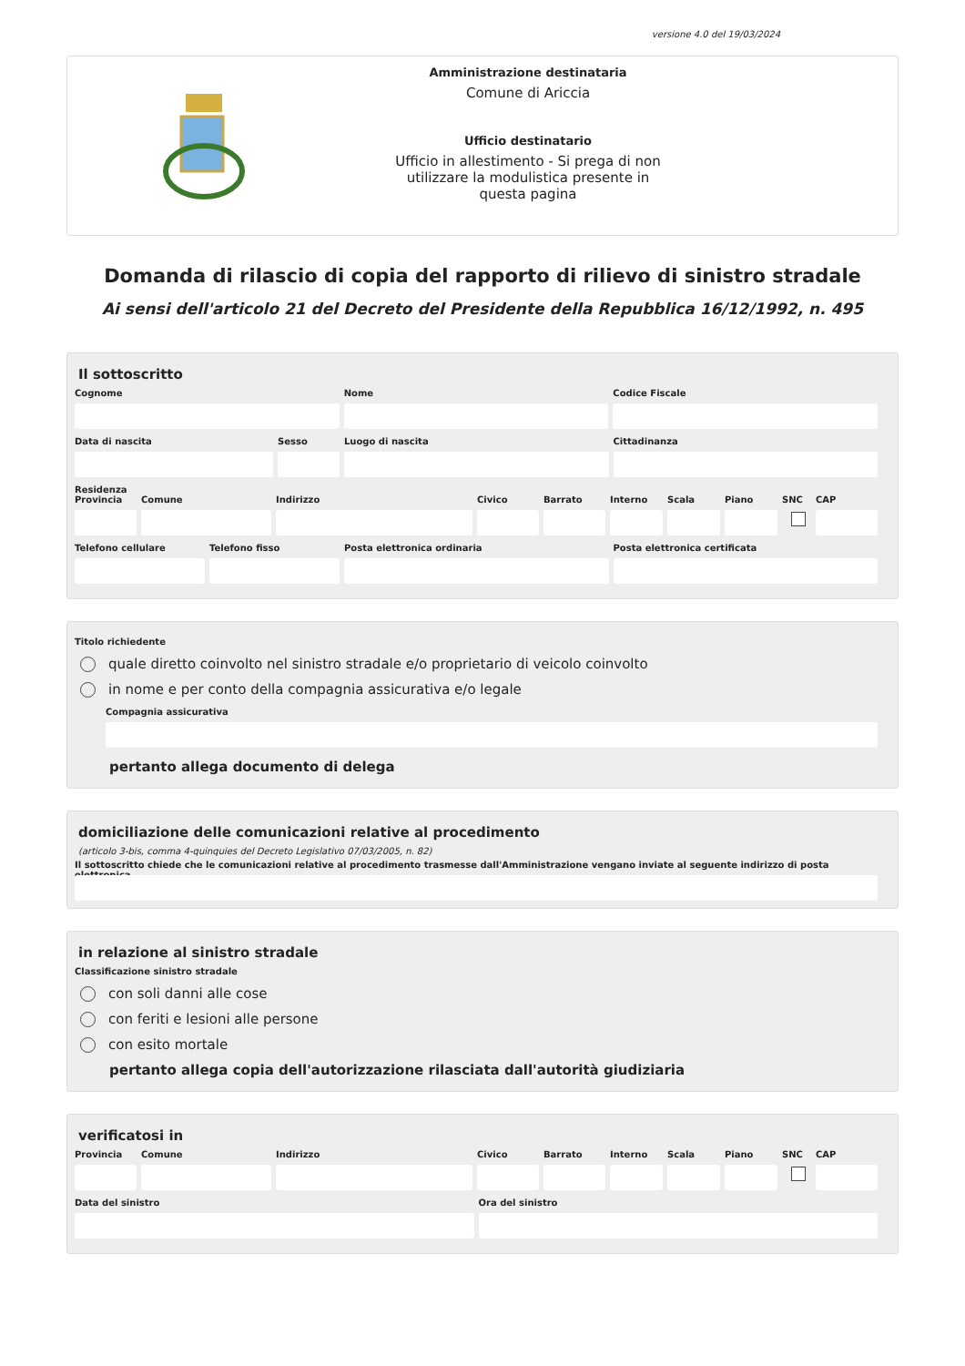versione 4.0 del 19/03/2024
Amministrazione destinataria
Comune di Ariccia
Ufficio destinatario
Ufficio in allestimento - Si prega di non
utilizzare la modulistica presente in
questa pagina
Domanda di rilascio di copia del rapporto di rilievo di sinistro stradale
Ai sensi dell'articolo 21 del Decreto del Presidente della Repubblica 16/12/1992, n. 495
Il sottoscritto
Cognome Nome Codice Fiscale
Data di nascita Sesso Luogo di nascita Cittadinanza
Residenza
Provincia
Comune Indirizzo Civico Barrato Interno
Scala Piano SNC CAP
Telefono cellulare
Telefono fisso Posta elettronica ordinaria Posta elettronica certificata
Titolo richiedente
quale diretto coinvolto nel sinistro stradale e/o proprietario di veicolo coinvolto
in nome e per conto della compagnia assicurativa e/o legale
Compagnia assicurativa
pertanto allega documento di delega
domiciliazione delle comunicazioni relative al procedimento
(articolo 3-bis, comma 4-quinquies del Decreto Legislativo 07/03/2005, n. 82)
Il sottoscritto chiede che le comunicazioni relative al procedimento trasmesse dall'Amministrazione vengano inviate al seguente indirizzo di posta elettronica
in relazione al sinistro stradale
Classificazione sinistro stradale
con soli danni alle cose
con feriti e lesioni alle persone
con esito mortale
pertanto allega copia dell'autorizzazione rilasciata dall'autorità giudiziaria
verificatosi in
Provincia
Comune Indirizzo Civico Barrato Interno
Scala Piano SNC CAP
Data del sinistro Ora del sinistro